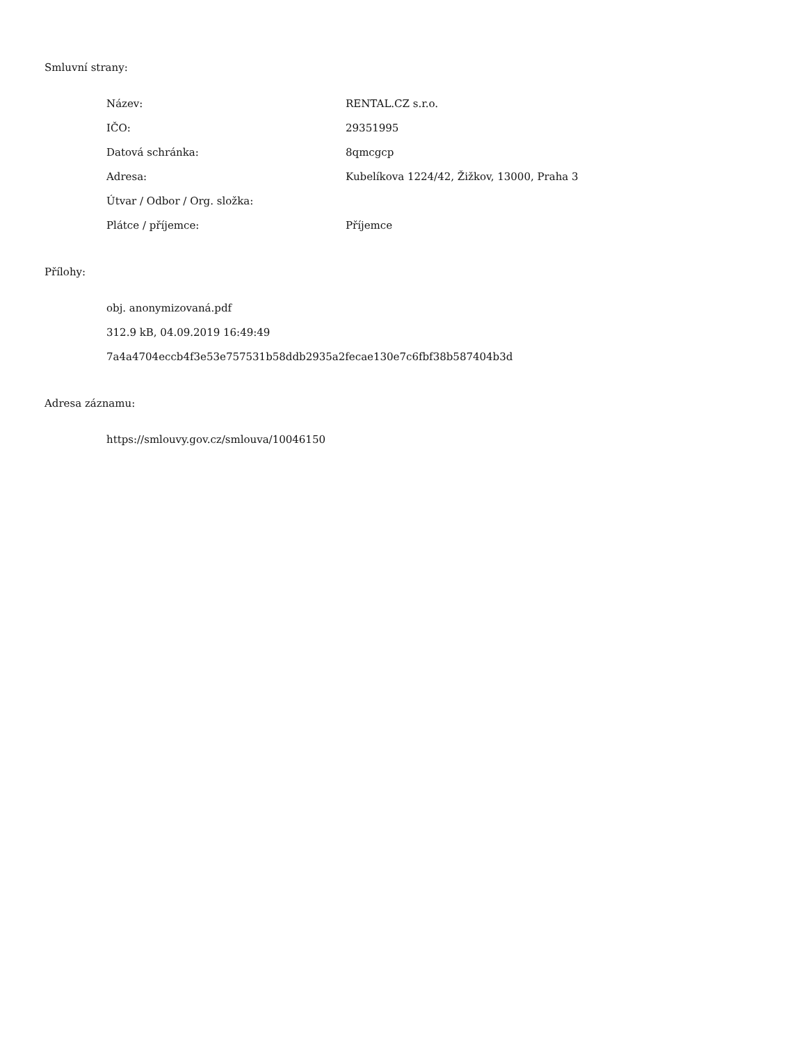Smluvní strany:
| Název: | RENTAL.CZ s.r.o. |
| IČO: | 29351995 |
| Datová schránka: | 8qmcgcp |
| Adresa: | Kubelíkova 1224/42, Žižkov, 13000, Praha 3 |
| Útvar / Odbor / Org. složka: | |
| Plátce / příjemce: | Příjemce |
Přílohy:
obj. anonymizovaná.pdf
312.9 kB, 04.09.2019 16:49:49
7a4a4704eccb4f3e53e757531b58ddb2935a2fecae130e7c6fbf38b587404b3d
Adresa záznamu:
https://smlouvy.gov.cz/smlouva/10046150